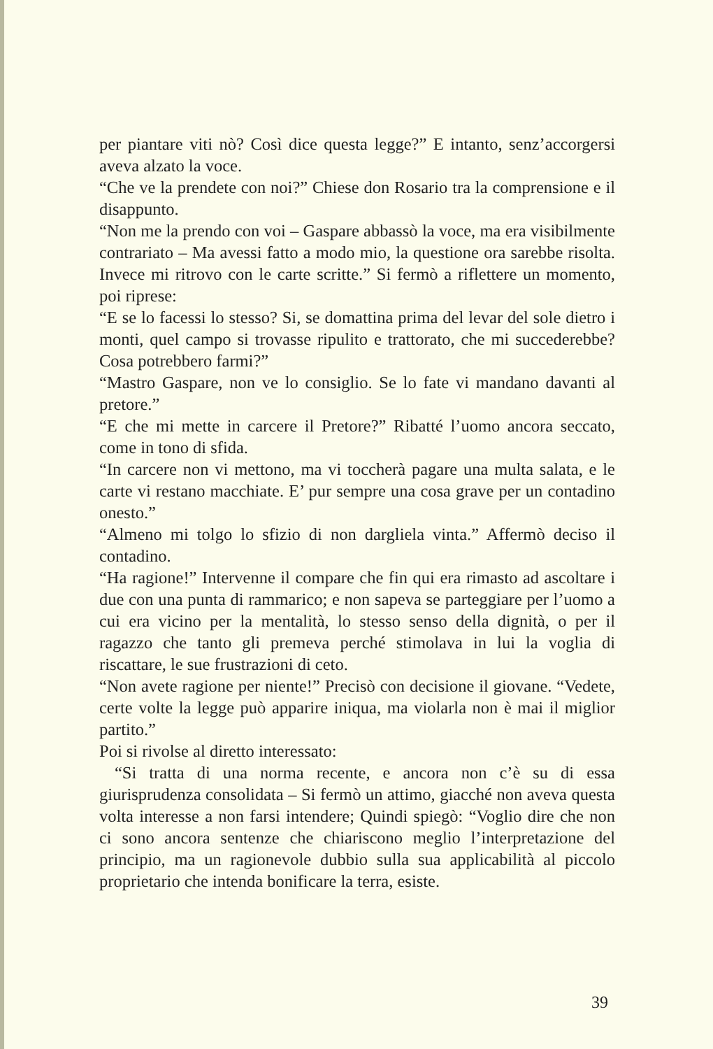per piantare viti nò? Così dice questa legge?” E intanto, senz’accorgersi aveva alzato la voce.
“Che ve la prendete con noi?” Chiese don Rosario tra la comprensione e il disappunto.
“Non me la prendo con voi – Gaspare abbassò la voce, ma era visibilmente contrariato – Ma avessi fatto a modo mio, la questione ora sarebbe risolta. Invece mi ritrovo con le carte scritte.” Si fermò a riflettere un momento, poi riprese:
“E se lo facessi lo stesso? Si, se domattina prima del levar del sole dietro i monti, quel campo si trovasse ripulito e trattorato, che mi succederebbe? Cosa potrebbero farmi?”
“Mastro Gaspare, non ve lo consiglio. Se lo fate vi mandano davanti al pretore.”
“E che mi mette in carcere il Pretore?” Ribatté l’uomo ancora seccato, come in tono di sfida.
“In carcere non vi mettono, ma vi toccherà pagare una multa salata, e le carte vi restano macchiate. E’ pur sempre una cosa grave per un contadino onesto.”
“Almeno mi tolgo lo sfizio di non dargliela vinta.” Affermò deciso il contadino.
“Ha ragione!” Intervenne il compare che fin qui era rimasto ad ascoltare i due con una punta di rammarico; e non sapeva se parteggiare per l’uomo a cui era vicino per la mentalità, lo stesso senso della dignità, o per il ragazzo che tanto gli premeva perché stimolava in lui la voglia di riscattare, le sue frustrazioni di ceto.
“Non avete ragione per niente!” Precisò con decisione il giovane. “Vedete, certe volte la legge può apparire iniqua, ma violarla non è mai il miglior partito.”
Poi si rivolse al diretto interessato:
“Si tratta di una norma recente, e ancora non c’è su di essa giurisprudenza consolidata – Si fermò un attimo, giacché non aveva questa volta interesse a non farsi intendere; Quindi spiegò: “Voglio dire che non ci sono ancora sentenze che chiariscono meglio l’interpretazione del principio, ma un ragionevole dubbio sulla sua applicabilità al piccolo proprietario che intenda bonificare la terra, esiste.
39